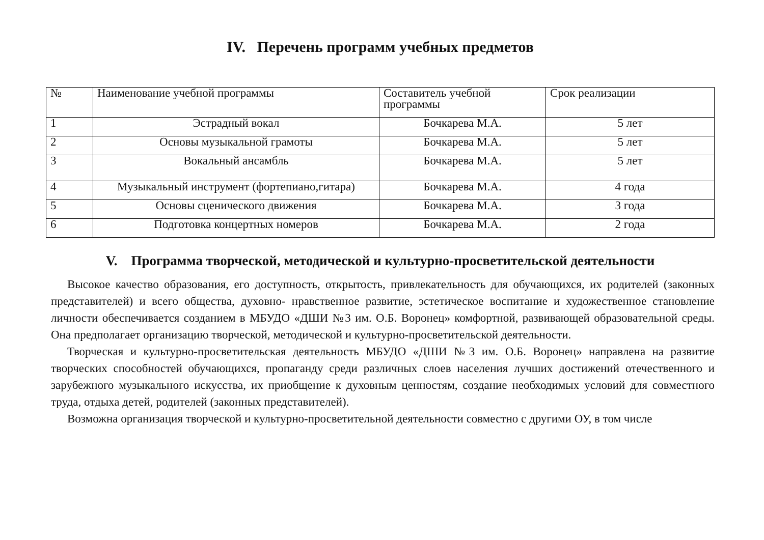IV. Перечень программ учебных предметов
| № | Наименование учебной программы | Составитель учебной программы | Срок реализации |
| --- | --- | --- | --- |
| 1 | Эстрадный вокал | Бочкарева М.А. | 5 лет |
| 2 | Основы музыкальной грамоты | Бочкарева М.А. | 5 лет |
| 3 | Вокальный ансамбль | Бочкарева М.А. | 5 лет |
| 4 | Музыкальный инструмент (фортепиано,гитара) | Бочкарева М.А. | 4 года |
| 5 | Основы сценического движения | Бочкарева М.А. | 3 года |
| 6 | Подготовка концертных номеров | Бочкарева М.А. | 2 года |
V. Программа творческой, методической и культурно-просветительской деятельности
Высокое качество образования, его доступность, открытость, привлекательность для обучающихся, их родителей (законных представителей) и всего общества, духовно- нравственное развитие, эстетическое воспитание и художественное становление личности обеспечивается созданием в МБУДО «ДШИ №3 им. О.Б. Воронец» комфортной, развивающей образовательной среды. Она предполагает организацию творческой, методической и культурно-просветительской деятельности.
Творческая и культурно-просветительская деятельность МБУДО «ДШИ №3 им. О.Б. Воронец» направлена на развитие творческих способностей обучающихся, пропаганду среди различных слоев населения лучших достижений отечественного и зарубежного музыкального искусства, их приобщение к духовным ценностям, создание необходимых условий для совместного труда, отдыха детей, родителей (законных представителей).
Возможна организация творческой и культурно-просветительной деятельности совместно с другими ОУ, в том числе